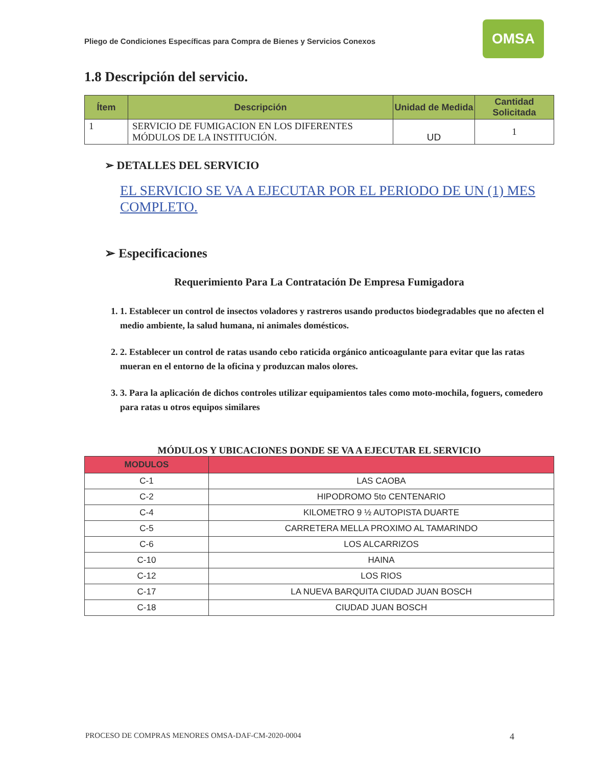Pliego de Condiciones Específicas para Compra de Bienes y Servicios Conexos
OMSA
1.8 Descripción del servicio.
| Ítem | Descripción | Unidad de Medida | Cantidad Solicitada |
| --- | --- | --- | --- |
| 1 | SERVICIO DE FUMIGACION EN LOS DIFERENTES MÓDULOS DE LA INSTITUCIÓN. | UD | 1 |
➢ DETALLES DEL SERVICIO
EL SERVICIO SE VA A EJECUTAR POR EL PERIODO DE UN (1) MES COMPLETO.
➢ Especificaciones
Requerimiento Para La Contratación De Empresa Fumigadora
1. 1. Establecer un control de insectos voladores y rastreros usando productos biodegradables que no afecten el medio ambiente, la salud humana, ni animales domésticos.
2. 2. Establecer un control de ratas usando cebo raticida orgánico anticoagulante para evitar que las ratas mueran en el entorno de la oficina y produzcan malos olores.
3. 3. Para la aplicación de dichos controles utilizar equipamientos tales como moto-mochila, foguers, comedero para ratas u otros equipos similares
MÓDULOS Y UBICACIONES DONDE SE VA A EJECUTAR EL SERVICIO
| MODULOS | |
| --- | --- |
| C-1 | LAS CAOBA |
| C-2 | HIPODROMO 5to CENTENARIO |
| C-4 | KILOMETRO 9 ½ AUTOPISTA DUARTE |
| C-5 | CARRETERA MELLA PROXIMO AL TAMARINDO |
| C-6 | LOS ALCARRIZOS |
| C-10 | HAINA |
| C-12 | LOS RIOS |
| C-17 | LA NUEVA BARQUITA CIUDAD JUAN BOSCH |
| C-18 | CIUDAD JUAN BOSCH |
PROCESO DE COMPRAS MENORES OMSA-DAF-CM-2020-0004 4